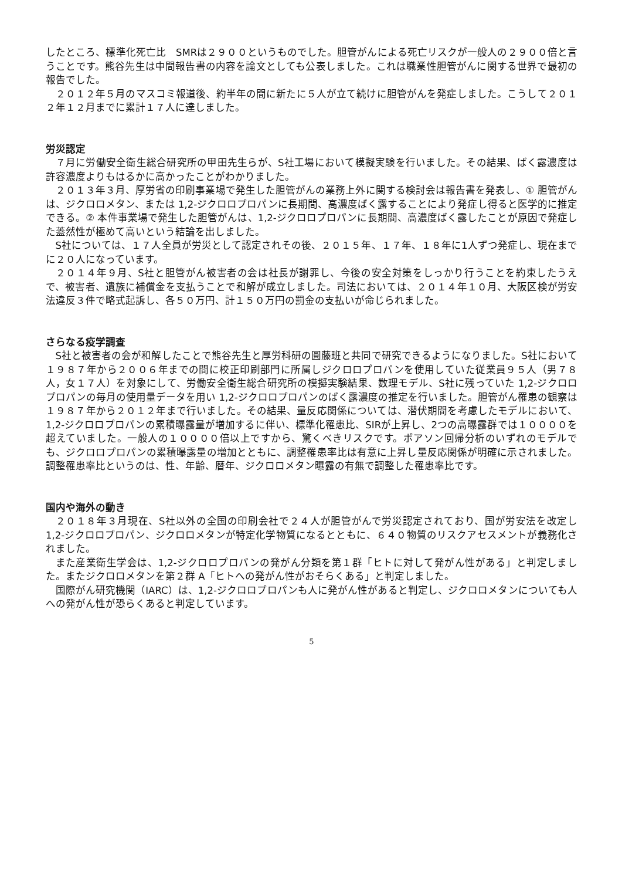したところ、標準化死亡比　SMRは２９００というものでした。胆管がんによる死亡リスクが一般人の２９００倍と言うことです。熊谷先生は中間報告書の内容を論文としても公表しました。これは職業性胆管がんに関する世界で最初の報告でした。
２０１２年５月のマスコミ報道後、約半年の間に新たに５人が立て続けに胆管がんを発症しました。こうして２０１２年１２月までに累計１７人に達しました。
労災認定
７月に労働安全衛生総合研究所の甲田先生らが、S社工場において模擬実験を行いました。その結果、ばく露濃度は許容濃度よりもはるかに高かったことがわかりました。
２０１３年３月、厚労省の印刷事業場で発生した胆管がんの業務上外に関する検討会は報告書を発表し、① 胆管がんは、ジクロロメタン、または 1,2-ジクロロプロパンに長期間、高濃度ばく露することにより発症し得ると医学的に推定できる。② 本件事業場で発生した胆管がんは、1,2-ジクロロプロパンに長期間、高濃度ばく露したことが原因で発症した蓋然性が極めて高いという結論を出しました。
S社については、１７人全員が労災として認定されその後、２０１５年、１７年、１８年に1人ずつ発症し、現在までに２０人になっています。
２０１４年９月、S社と胆管がん被害者の会は社長が謝罪し、今後の安全対策をしっかり行うことを約束したうえで、被害者、遺族に補償金を支払うことで和解が成立しました。司法においては、２０１４年１０月、大阪区検が労安法違反３件で略式起訴し、各５０万円、計１５０万円の罰金の支払いが命じられました。
さらなる疫学調査
S社と被害者の会が和解したことで熊谷先生と厚労科研の圓藤班と共同で研究できるようになりました。S社において１９８７年から２００６年までの間に校正印刷部門に所属しジクロロプロパンを使用していた従業員９５人（男７８人，女１７人）を対象にして、労働安全衛生総合研究所の模擬実験結果、数理モデル、S社に残っていた 1,2-ジクロロプロパンの毎月の使用量データを用い 1,2-ジクロロプロパンのばく露濃度の推定を行いました。胆管がん罹患の観察は１９８７年から２０１２年まで行いました。その結果、量反応関係については、潜伏期間を考慮したモデルにおいて、1,2-ジクロロプロパンの累積曝露量が増加するに伴い、標準化罹患比、SIRが上昇し、2つの高曝露群では１００００を超えていました。一般人の１００００倍以上ですから、驚くべきリスクです。ポアソン回帰分析のいずれのモデルでも、ジクロロプロパンの累積曝露量の増加とともに、調整罹患率比は有意に上昇し量反応関係が明確に示されました。調整罹患率比というのは、性、年齢、暦年、ジクロロメタン曝露の有無で調整した罹患率比です。
国内や海外の動き
２０１８年３月現在、S社以外の全国の印刷会社で２４人が胆管がんで労災認定されており、国が労安法を改定し 1,2-ジクロロプロパン、ジクロロメタンが特定化学物質になるとともに、６４０物質のリスクアセスメントが義務化されました。
また産業衛生学会は、1,2-ジクロロプロパンの発がん分類を第１群「ヒトに対して発がん性がある」と判定しました。またジクロロメタンを第２群 A「ヒトへの発がん性がおそらくある」と判定しました。
国際がん研究機関（IARC）は、1,2-ジクロロプロパンも人に発がん性があると判定し、ジクロロメタンについても人への発がん性が恐らくあると判定しています。
5